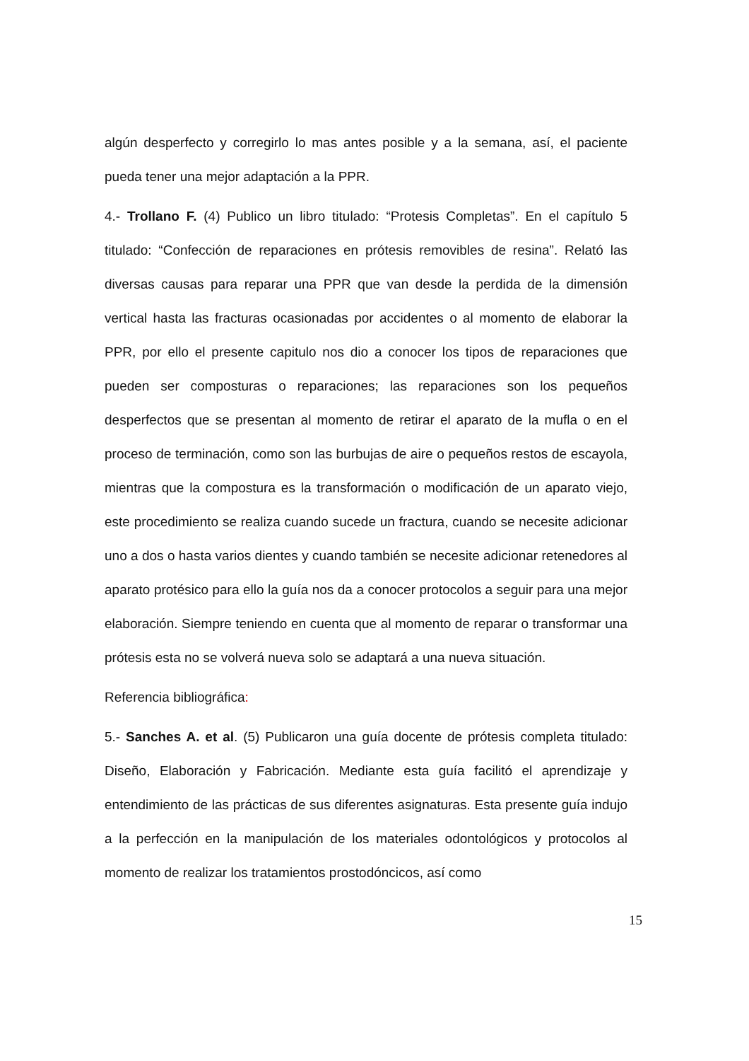algún desperfecto y corregirlo lo mas antes posible y a la semana, así, el paciente pueda tener una mejor adaptación a la PPR.
4.- Trollano F. (4) Publico un libro titulado: “Protesis Completas”. En el capítulo 5 titulado: “Confección de reparaciones en prótesis removibles de resina”. Relató las diversas causas para reparar una PPR que van desde la perdida de la dimensión vertical hasta las fracturas ocasionadas por accidentes o al momento de elaborar la PPR, por ello el presente capitulo nos dio a conocer los tipos de reparaciones que pueden ser composturas o reparaciones; las reparaciones son los pequeños desperfectos que se presentan al momento de retirar el aparato de la mufla o en el proceso de terminación, como son las burbujas de aire o pequeños restos de escayola, mientras que la compostura es la transformación o modificación de un aparato viejo, este procedimiento se realiza cuando sucede un fractura, cuando se necesite adicionar uno a dos o hasta varios dientes y cuando también se necesite adicionar retenedores al aparato protésico para ello la guía nos da a conocer protocolos a seguir para una mejor elaboración. Siempre teniendo en cuenta que al momento de reparar o transformar una prótesis esta no se volverá nueva solo se adaptará a una nueva situación.
Referencia bibliográfica:
5.- Sanches A. et al. (5) Publicaron una guía docente de prótesis completa titulado: Diseño, Elaboración y Fabricación. Mediante esta guía facilitó el aprendizaje y entendimiento de las prácticas de sus diferentes asignaturas. Esta presente guía indujo a la perfección en la manipulación de los materiales odontológicos y protocolos al momento de realizar los tratamientos prostodóncicos, así como
15